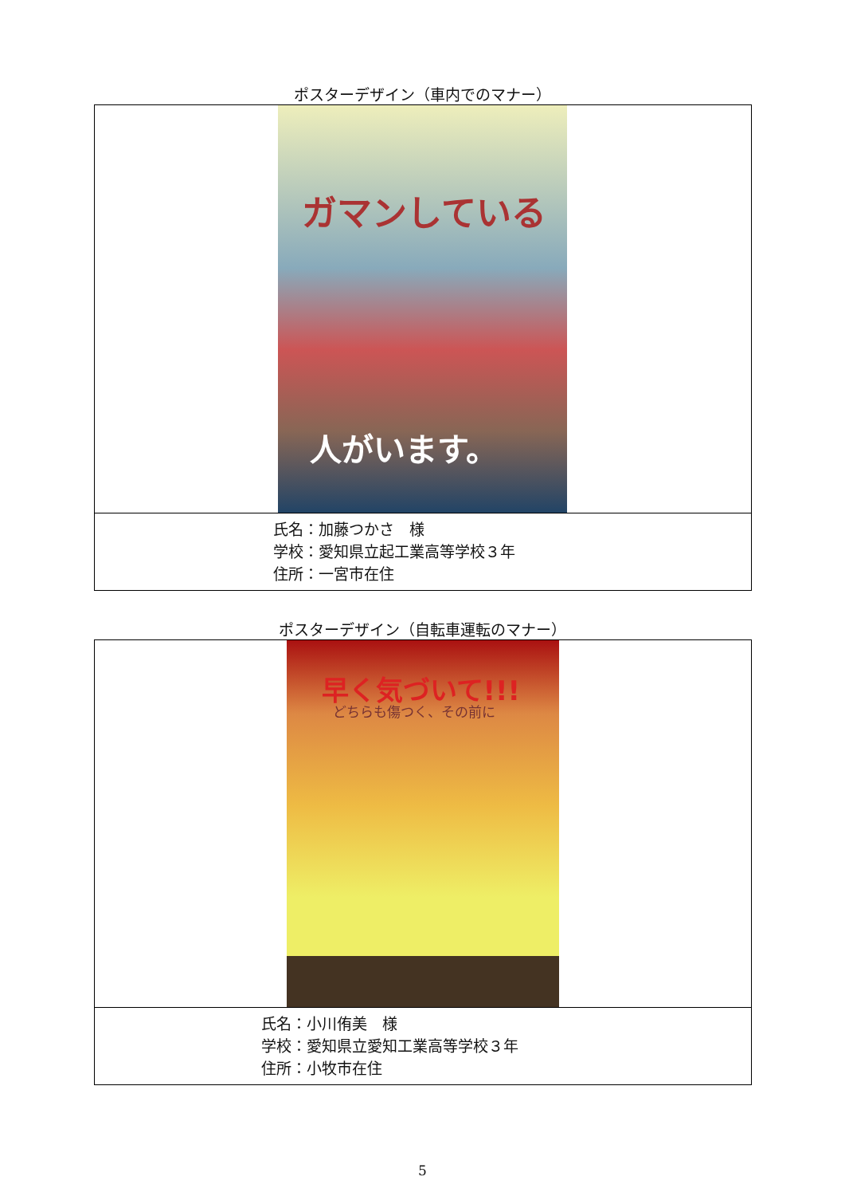ポスターデザイン（車内でのマナー）
| ガマンしている 人がいます。 |
| 氏名：加藤つかさ 様 学校：愛知県立起工業高等学校３年 住所：一宮市在住 |
ポスターデザイン（自転車運転のマナー）
| 早く気づいて!!! どちらも傷つく、その前に |
| 氏名：小川侑美 様 学校：愛知県立愛知工業高等学校３年 住所：小牧市在住 |
5